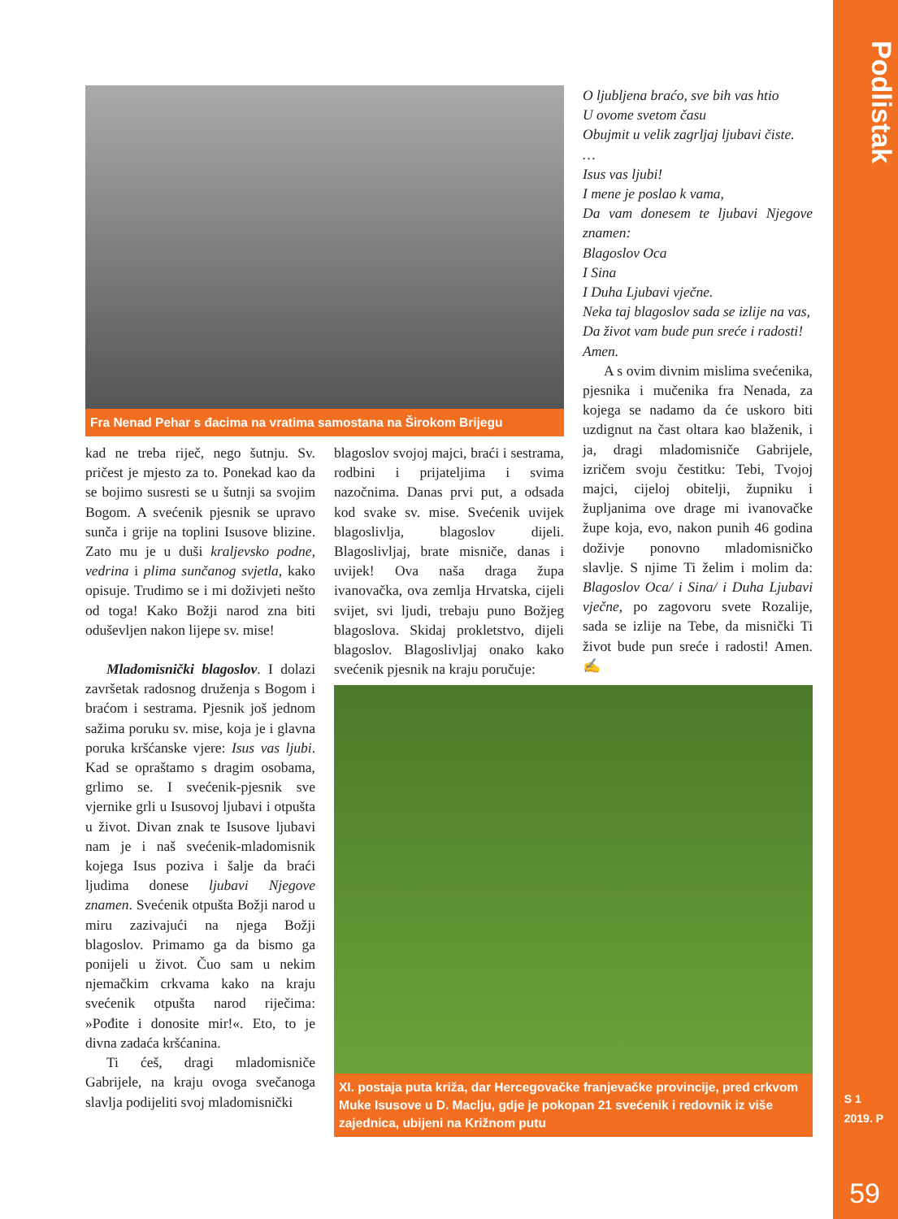Podlistak
S 1
2019. P
59
Fra Nenad Pehar s đacima na vratima samostana na Širokom Brijegu
kad ne treba riječ, nego šutnju. Sv. pričest je mjesto za to. Ponekad kao da se bojimo susresti se u šutnji sa svojim Bogom. A svećenik pjesnik se upravo sunča i grije na toplini Isusove blizine. Zato mu je u duši kraljevsko podne, vedrina i plima sunčanog svjetla, kako opisuje. Trudimo se i mi doživjeti nešto od toga! Kako Božji narod zna biti oduševljen nakon lijepe sv. mise!
Mladomisnički blagoslov. I dolazi završetak radosnog druženja s Bogom i braćom i sestrama. Pjesnik još jednom sažima poruku sv. mise, koja je i glavna poruka kršćanske vjere: Isus vas ljubi. Kad se opraštamo s dragim osobama, grlimo se. I svećenik-pjesnik sve vjernike grli u Isusovoj ljubavi i otpušta u život. Divan znak te Isusove ljubavi nam je i naš svećenik-mladomisnik kojega Isus poziva i šalje da braći ljudima donese ljubavi Njegove znamen. Svećenik otpušta Božji narod u miru zazivajući na njega Božji blagoslov. Primamo ga da bismo ga ponijeli u život. Čuo sam u nekim njemačkim crkvama kako na kraju svećenik otpušta narod riječima: »Pođite i donosite mir!«. Eto, to je divna zadaća kršćanina.
Ti ćeš, dragi mladomisniče Gabrijele, na kraju ovoga svečanoga slavlja podijeliti svoj mladomisnički
blagoslov svojoj majci, braći i sestrama, rodbini i prijateljima i svima nazočnima. Danas prvi put, a odsada kod svake sv. mise. Svećenik uvijek blagoslivlja, blagoslov dijeli. Blagoslivljaj, brate misniče, danas i uvijek! Ova naša draga župa ivanovačka, ova zemlja Hrvatska, cijeli svijet, svi ljudi, trebaju puno Božjeg blagoslova. Skidaj prokletstvo, dijeli blagoslov. Blagoslivljaj onako kako svećenik pjesnik na kraju poručuje:
O ljubljena braćo, sve bih vas htio
U ovome svetom času
Obujmit u velik zagrljaj ljubavi čiste.
…
Isus vas ljubi!
I mene je poslao k vama,
Da vam donesem te ljubavi Njegove znamen:
Blagoslov Oca
I Sina
I Duha Ljubavi vječne.
Neka taj blagoslov sada se izlije na vas,
Da život vam bude pun sreće i radosti!
Amen.
A s ovim divnim mislima svećenika, pjesnika i mučenika fra Nenada, za kojega se nadamo da će uskoro biti uzdignut na čast oltara kao blaženik, i ja, dragi mladomisniče Gabrijele, izričem svoju čestitku: Tebi, Tvojoj majci, cijeloj obitelji, župniku i župljanima ove drage mi ivanovačke župe koja, evo, nakon punih 46 godina doživje ponovno mladomisničko slavlje. S njime Ti želim i molim da: Blagoslov Oca/ i Sina/ i Duha Ljubavi vječne, po zagovoru svete Rozalije, sada se izlije na Tebe, da misnički Ti život bude pun sreće i radosti! Amen. ✍
XI. postaja puta križa, dar Hercegovačke franjevačke provincije, pred crkvom Muke Isusove u D. Maclju, gdje je pokopan 21 svećenik i redovnik iz više zajednica, ubijeni na Križnom putu